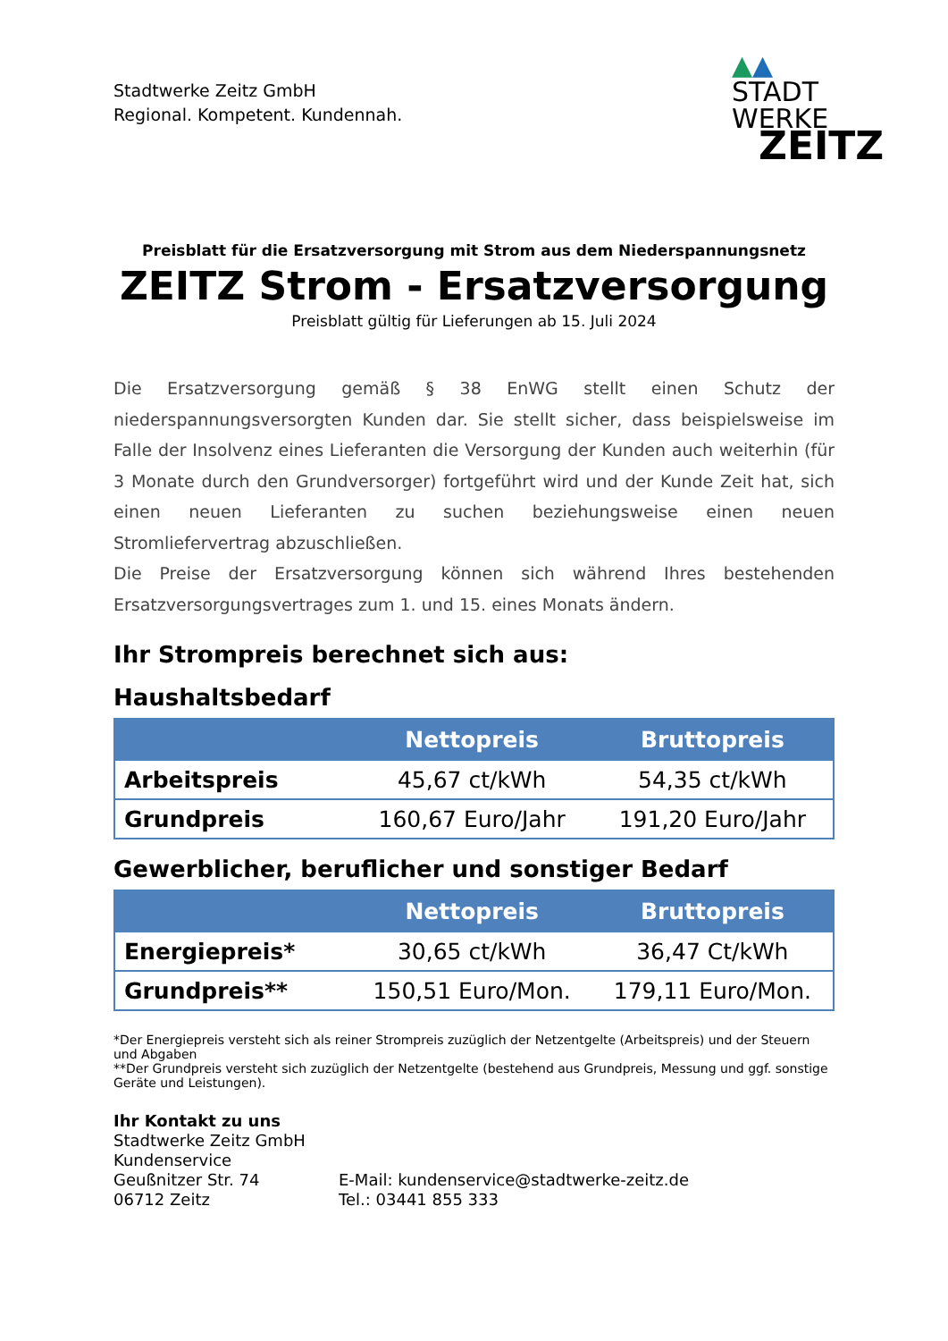Stadtwerke Zeitz GmbH
Regional. Kompetent. Kundennah.
▲▲
STADT
WERKE
ZEITZ
Preisblatt für die Ersatzversorgung mit Strom aus dem Niederspannungsnetz
ZEITZ Strom - Ersatzversorgung
Preisblatt gültig für Lieferungen ab 15. Juli 2024
Die Ersatzversorgung gemäß § 38 EnWG stellt einen Schutz der niederspannungsversorgten Kunden dar. Sie stellt sicher, dass beispielsweise im Falle der Insolvenz eines Lieferanten die Versorgung der Kunden auch weiterhin (für 3 Monate durch den Grundversorger) fortgeführt wird und der Kunde Zeit hat, sich einen neuen Lieferanten zu suchen beziehungsweise einen neuen Stromliefervertrag abzuschließen.
Die Preise der Ersatzversorgung können sich während Ihres bestehenden Ersatzversorgungsvertrages zum 1. und 15. eines Monats ändern.
Ihr Strompreis berechnet sich aus:
Haushaltsbedarf
| | Nettopreis | Bruttopreis |
| --- | --- | --- |
| Arbeitspreis | 45,67 ct/kWh | 54,35 ct/kWh |
| Grundpreis | 160,67 Euro/Jahr | 191,20 Euro/Jahr |
Gewerblicher, beruflicher und sonstiger Bedarf
| | Nettopreis | Bruttopreis |
| --- | --- | --- |
| Energiepreis* | 30,65 ct/kWh | 36,47 Ct/kWh |
| Grundpreis** | 150,51 Euro/Mon. | 179,11 Euro/Mon. |
*Der Energiepreis versteht sich als reiner Strompreis zuzüglich der Netzentgelte (Arbeitspreis) und der Steuern und Abgaben
**Der Grundpreis versteht sich zuzüglich der Netzentgelte (bestehend aus Grundpreis, Messung und ggf. sonstige Geräte und Leistungen).
Ihr Kontakt zu uns
Stadtwerke Zeitz GmbH
Kundenservice
Geußnitzer Str. 74 E-Mail: kundenservice@stadtwerke-zeitz.de
06712 Zeitz Tel.: 03441 855 333